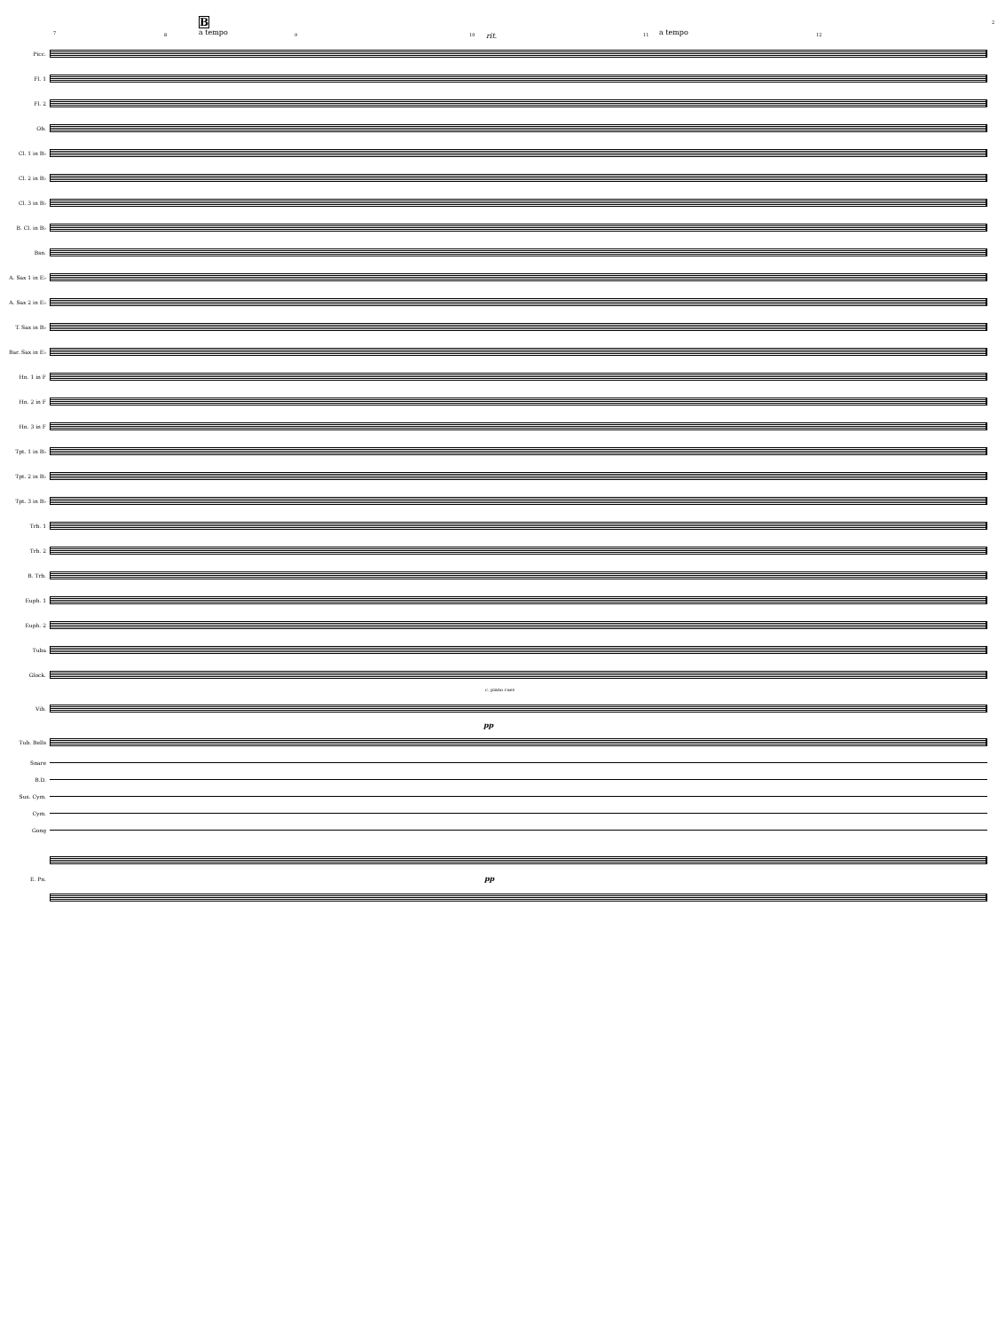B
a tempo rit. a tempo 7 8 9 10 11 12
2
Picc.
Fl. 1
Fl. 2
Ob.
Cl. 1 in B♭
Cl. 2 in B♭
Cl. 3 in B♭
B. Cl. in B♭
Bsn.
A. Sax 1 in E♭
A. Sax 2 in E♭
T. Sax in B♭
Bar. Sax in E♭
Hn. 1 in F
Hn. 2 in F
Hn. 3 in F
Tpt. 1 in B♭
Tpt. 2 in B♭
Tpt. 3 in B♭
Trb. 1
Trb. 2
B. Trb.
Euph. 1
Euph. 2
Tuba
Glock.
c. piano cues
Vib.
pp
Tub. Bells
Snare
B.D.
Sus. Cym.
Cym.
Gong
E. Pn.
pp